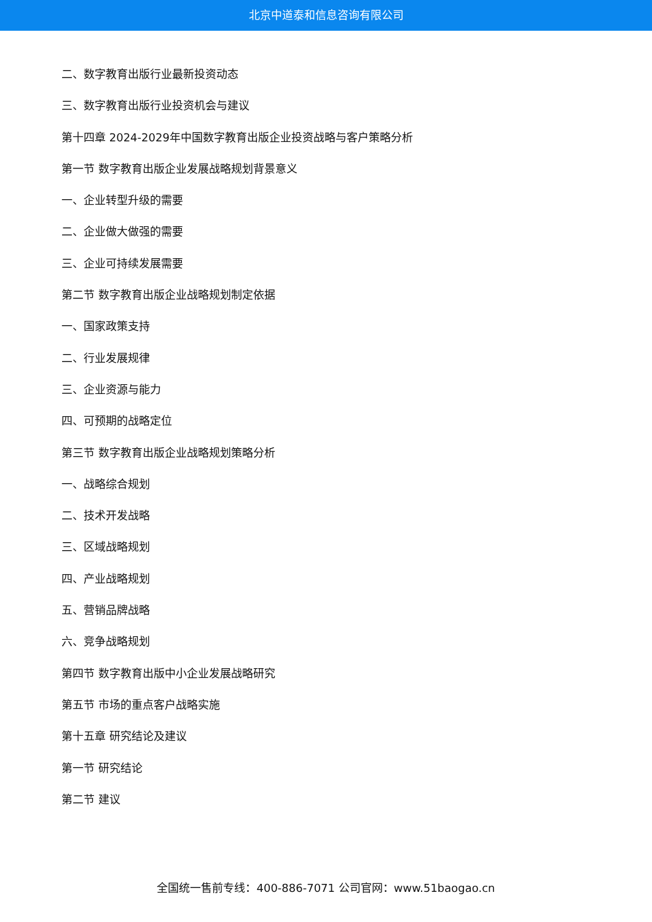北京中道泰和信息咨询有限公司
二、数字教育出版行业最新投资动态
三、数字教育出版行业投资机会与建议
第十四章 2024-2029年中国数字教育出版企业投资战略与客户策略分析
第一节 数字教育出版企业发展战略规划背景意义
一、企业转型升级的需要
二、企业做大做强的需要
三、企业可持续发展需要
第二节 数字教育出版企业战略规划制定依据
一、国家政策支持
二、行业发展规律
三、企业资源与能力
四、可预期的战略定位
第三节 数字教育出版企业战略规划策略分析
一、战略综合规划
二、技术开发战略
三、区域战略规划
四、产业战略规划
五、营销品牌战略
六、竞争战略规划
第四节 数字教育出版中小企业发展战略研究
第五节 市场的重点客户战略实施
第十五章 研究结论及建议
第一节 研究结论
第二节 建议
全国统一售前专线：400-886-7071 公司官网：www.51baogao.cn